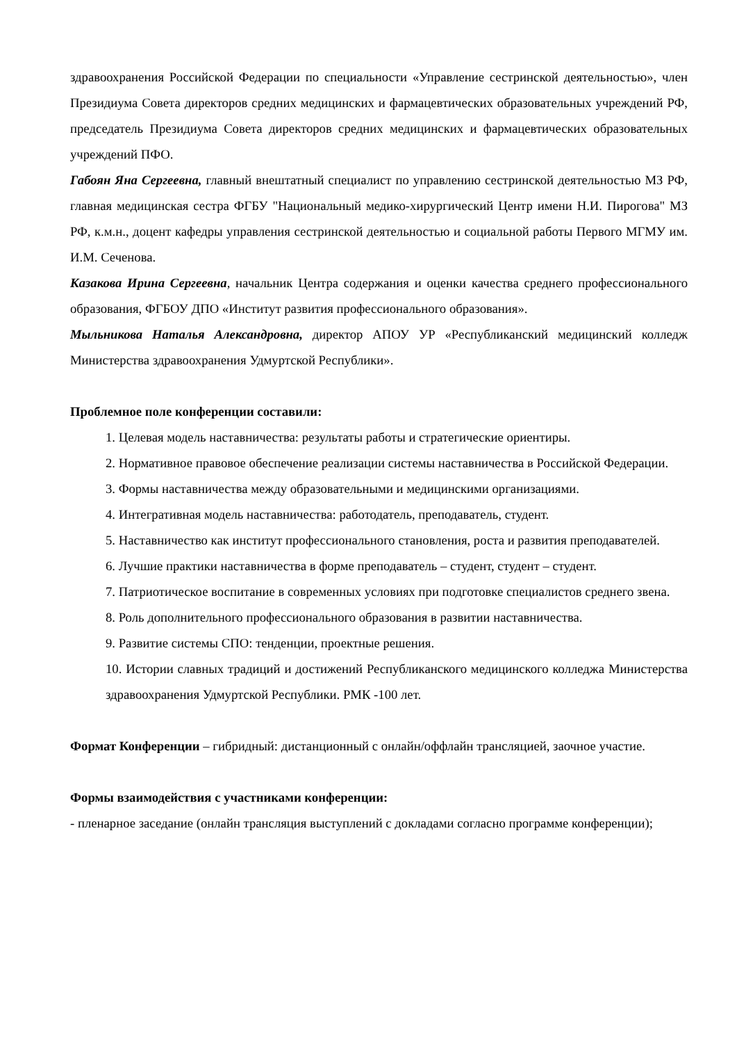здравоохранения Российской Федерации по специальности «Управление сестринской деятельностью», член Президиума Совета директоров средних медицинских и фармацевтических образовательных учреждений РФ, председатель Президиума Совета директоров средних медицинских и фармацевтических образовательных учреждений ПФО.
Габоян Яна Сергеевна, главный внештатный специалист по управлению сестринской деятельностью МЗ РФ, главная медицинская сестра ФГБУ "Национальный медико-хирургический Центр имени Н.И. Пирогова" МЗ РФ, к.м.н., доцент кафедры управления сестринской деятельностью и социальной работы Первого МГМУ им. И.М. Сеченова.
Казакова Ирина Сергеевна, начальник Центра содержания и оценки качества среднего профессионального образования, ФГБОУ ДПО «Институт развития профессионального образования».
Мыльникова Наталья Александровна, директор АПОУ УР «Республиканский медицинский колледж Министерства здравоохранения Удмуртской Республики».
Проблемное поле конференции составили:
1. Целевая модель наставничества: результаты работы и стратегические ориентиры.
2. Нормативное правовое обеспечение реализации системы наставничества в Российской Федерации.
3. Формы наставничества между образовательными и медицинскими организациями.
4. Интегративная модель наставничества: работодатель, преподаватель, студент.
5. Наставничество как институт профессионального становления, роста и развития преподавателей.
6. Лучшие практики наставничества в форме преподаватель – студент, студент – студент.
7. Патриотическое воспитание в современных условиях при подготовке специалистов среднего звена.
8. Роль дополнительного профессионального образования в развитии наставничества.
9. Развитие системы СПО: тенденции, проектные решения.
10. Истории славных традиций и достижений Республиканского медицинского колледжа Министерства здравоохранения Удмуртской Республики. РМК -100 лет.
Формат Конференции – гибридный: дистанционный с онлайн/оффлайн трансляцией, заочное участие.
Формы взаимодействия с участниками конференции:
- пленарное заседание (онлайн трансляция выступлений с докладами согласно программе конференции);